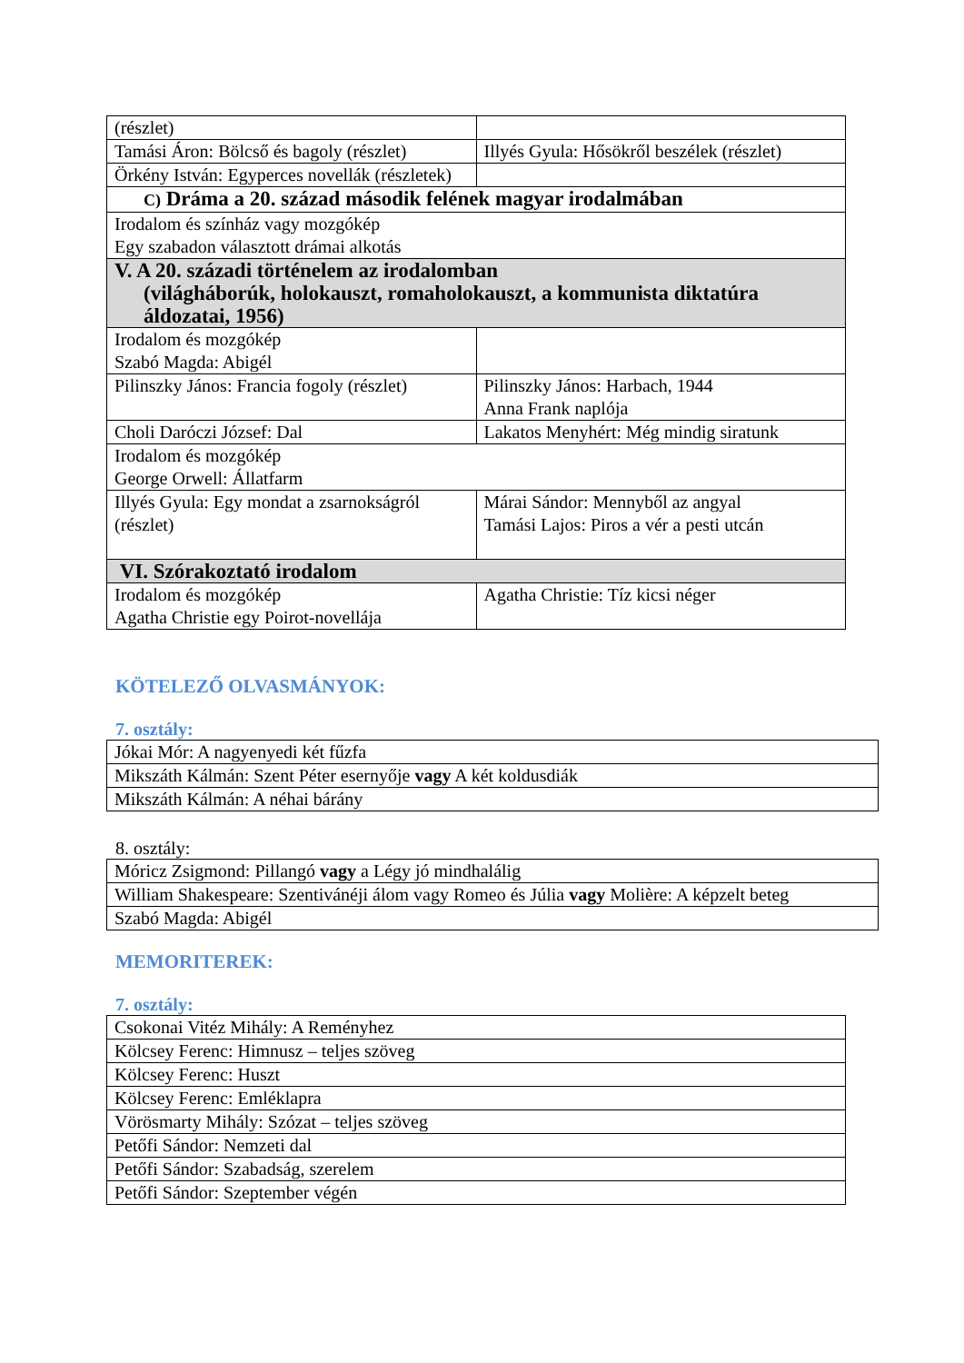| (részlet) | |
| Tamási Áron: Bölcső és bagoly (részlet) | Illyés Gyula: Hősökről beszélek (részlet) |
| Örkény István: Egyperces novellák (részletek) | |
| C) Dráma a 20. század második felének magyar irodalmában | |
| Irodalom és színház vagy mozgókép Egy szabadon választott drámai alkotás | |
| V. A 20. századi történelem az irodalomban (világháborúk, holokauszt, romaholokauszt, a kommunista diktatúra áldozatai, 1956) | |
| Irodalom és mozgókép Szabó Magda: Abigél | |
| Pilinszky János: Francia fogoly (részlet) | Pilinszky János: Harbach, 1944 Anna Frank naplója |
| Choli Daróczi József: Dal | Lakatos Menyhért: Még mindig siratunk |
| Irodalom és mozgókép George Orwell: Állatfarm | |
| Illyés Gyula: Egy mondat a zsarnokságról (részlet) | Márai Sándor: Mennyből az angyal Tamási Lajos: Piros a vér a pesti utcán |
| VI. Szórakoztató irodalom | |
| Irodalom és mozgókép Agatha Christie egy Poirot-novellája | Agatha Christie: Tíz kicsi néger |
KÖTELEZŐ OLVASMÁNYOK:
7. osztály:
| Jókai Mór: A nagyenyedi két fűzfa |
| Mikszáth Kálmán: Szent Péter esernyője vagy A két koldusdiák |
| Mikszáth Kálmán: A néhai bárány |
8. osztály:
| Móricz Zsigmond: Pillangó vagy a Légy jó mindhalálig |
| William Shakespeare: Szentivánéji álom vagy Romeo és Júlia vagy Molière: A képzelt beteg |
| Szabó Magda: Abigél |
MEMORITEREK:
7. osztály:
| Csokonai Vitéz Mihály: A Reményhez |
| Kölcsey Ferenc: Himnusz – teljes szöveg |
| Kölcsey Ferenc: Huszt |
| Kölcsey Ferenc: Emléklapra |
| Vörösmarty Mihály: Szózat – teljes szöveg |
| Petőfi Sándor: Nemzeti dal |
| Petőfi Sándor: Szabadság, szerelem |
| Petőfi Sándor: Szeptember végén |